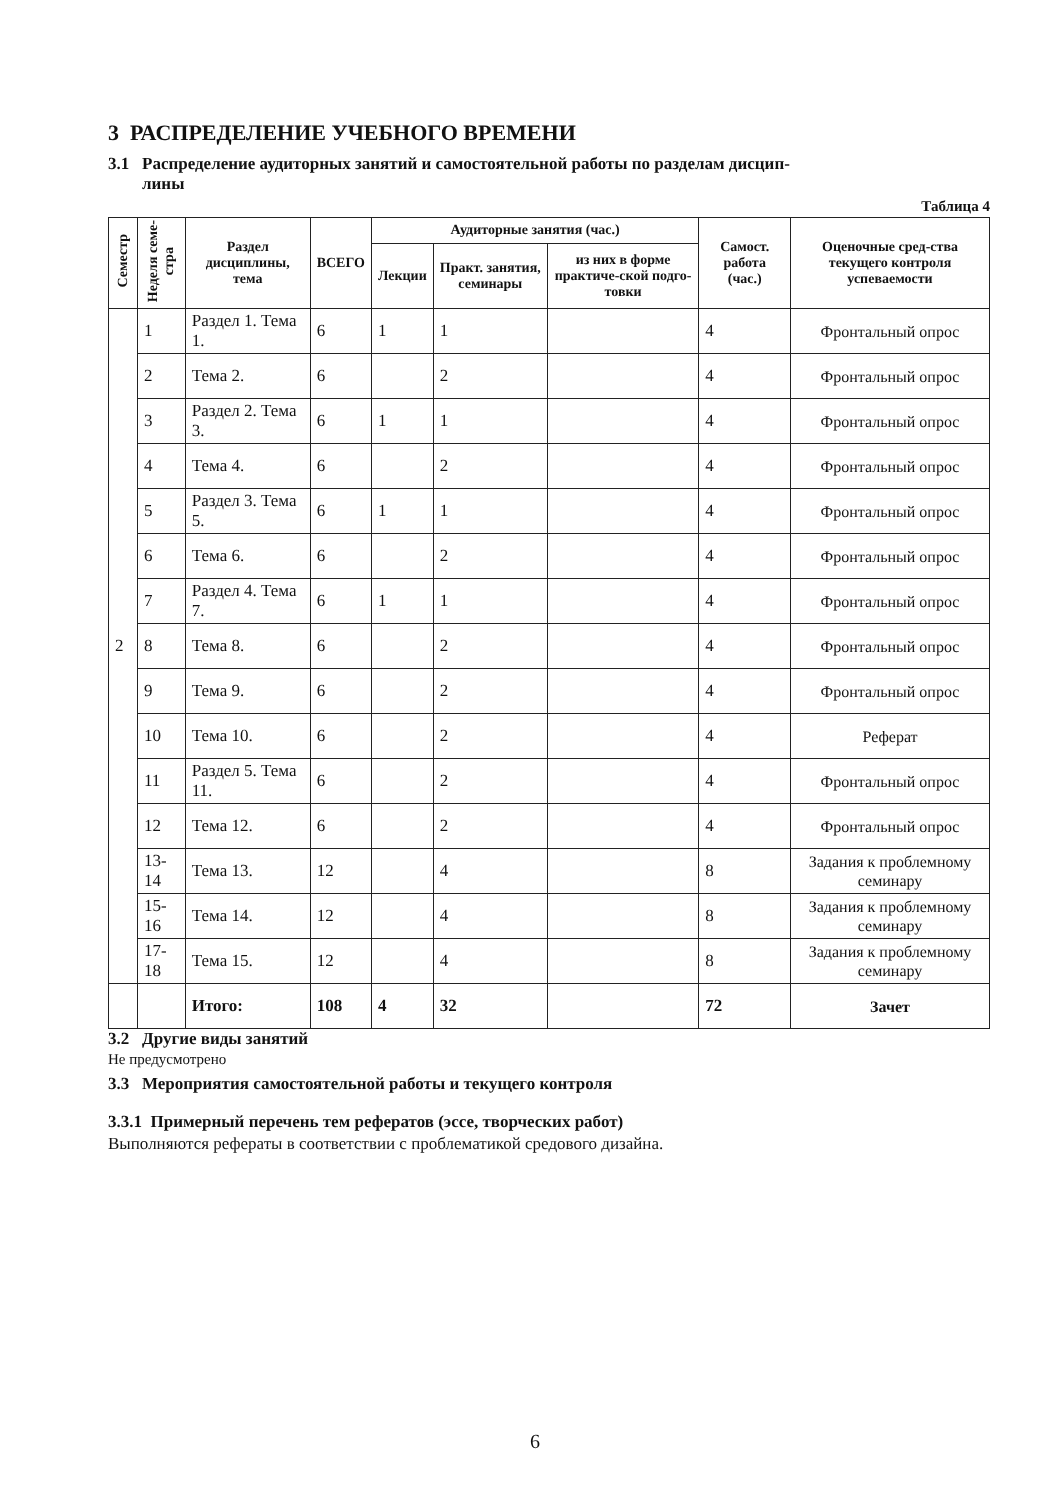3 РАСПРЕДЕЛЕНИЕ УЧЕБНОГО ВРЕМЕНИ
3.1 Распределение аудиторных занятий и самостоятельной работы по разделам дисцип-
лины
Таблица 4
| Семестр | Неделя семе- стра | Раздел дисциплины, тема | ВСЕГО | Аудиторные занятия (час.) | | | Самост. работа (час.) | Оценочные сред-ства текущего контроля успеваемости |
| --- | --- | --- | --- | --- | --- | --- | --- | --- |
| | | | | Лекции | Практ. занятия, семинары | из них в форме практиче-ской подго-товки | | |
| 2 | 1 | Раздел 1. Тема 1. | 6 | 1 | 1 | | 4 | Фронтальный опрос |
| | 2 | Тема 2. | 6 | | 2 | | 4 | Фронтальный опрос |
| | 3 | Раздел 2. Тема 3. | 6 | 1 | 1 | | 4 | Фронтальный опрос |
| | 4 | Тема 4. | 6 | | 2 | | 4 | Фронтальный опрос |
| | 5 | Раздел 3. Тема 5. | 6 | 1 | 1 | | 4 | Фронтальный опрос |
| | 6 | Тема 6. | 6 | | 2 | | 4 | Фронтальный опрос |
| | 7 | Раздел 4. Тема 7. | 6 | 1 | 1 | | 4 | Фронтальный опрос |
| | 8 | Тема 8. | 6 | | 2 | | 4 | Фронтальный опрос |
| | 9 | Тема 9. | 6 | | 2 | | 4 | Фронтальный опрос |
| | 10 | Тема 10. | 6 | | 2 | | 4 | Реферат |
| | 11 | Раздел 5. Тема 11. | 6 | | 2 | | 4 | Фронтальный опрос |
| | 12 | Тема 12. | 6 | | 2 | | 4 | Фронтальный опрос |
| | 13-14 | Тема 13. | 12 | | 4 | | 8 | Задания к проблемному семинару |
| | 15-16 | Тема 14. | 12 | | 4 | | 8 | Задания к проблемному семинару |
| | 17-18 | Тема 15. | 12 | | 4 | | 8 | Задания к проблемному семинару |
| | | Итого: | 108 | 4 | 32 | | 72 | Зачет |
3.2 Другие виды занятий
Не предусмотрено
3.3 Мероприятия самостоятельной работы и текущего контроля
3.3.1 Примерный перечень тем рефератов (эссе, творческих работ)
Выполняются рефераты в соответствии с проблематикой средового дизайна.
6